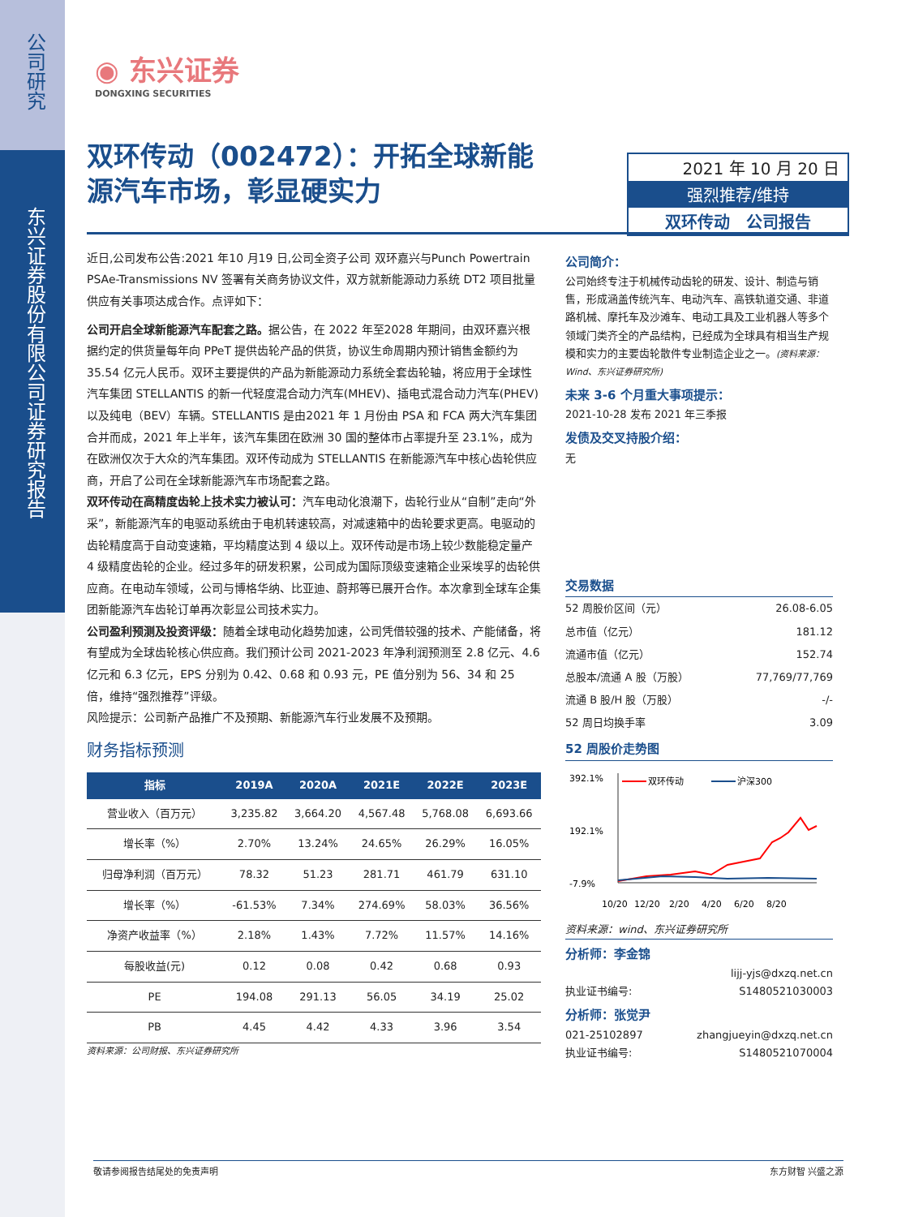公司研究
东兴证券股份有限公司证券研究报告
◉ 东兴证券
DONGXING SECURITIES
双环传动（002472）：开拓全球新能源汽车市场，彰显硬实力
2021 年 10 月 20 日
强烈推荐/维持
双环传动 公司报告
近日,公司发布公告:2021 年10 月19 日,公司全资子公司 双环嘉兴与Punch Powertrain PSAe-Transmissions NV 签署有关商务协议文件，双方就新能源动力系统 DT2 项目批量供应有关事项达成合作。点评如下：
公司开启全球新能源汽车配套之路。据公告，在 2022 年至2028 年期间，由双环嘉兴根据约定的供货量每年向 PPeT 提供齿轮产品的供货，协议生命周期内预计销售金额约为 35.54 亿元人民币。双环主要提供的产品为新能源动力系统全套齿轮轴，将应用于全球性汽车集团 STELLANTIS 的新一代轻度混合动力汽车(MHEV)、插电式混合动力汽车(PHEV)以及纯电（BEV）车辆。STELLANTIS 是由2021 年 1 月份由 PSA 和 FCA 两大汽车集团合并而成，2021 年上半年，该汽车集团在欧洲 30 国的整体市占率提升至 23.1%，成为在欧洲仅次于大众的汽车集团。双环传动成为 STELLANTIS 在新能源汽车中核心齿轮供应商，开启了公司在全球新能源汽车市场配套之路。
双环传动在高精度齿轮上技术实力被认可：汽车电动化浪潮下，齿轮行业从“自制”走向“外采”，新能源汽车的电驱动系统由于电机转速较高，对减速箱中的齿轮要求更高。电驱动的齿轮精度高于自动变速箱，平均精度达到 4 级以上。双环传动是市场上较少数能稳定量产 4 级精度齿轮的企业。经过多年的研发积累，公司成为国际顶级变速箱企业采埃孚的齿轮供应商。在电动车领域，公司与博格华纳、比亚迪、蔚邦等已展开合作。本次拿到全球车企集团新能源汽车齿轮订单再次彰显公司技术实力。
公司盈利预测及投资评级：随着全球电动化趋势加速，公司凭借较强的技术、产能储备，将有望成为全球齿轮核心供应商。我们预计公司 2021-2023 年净利润预测至 2.8 亿元、4.6 亿元和 6.3 亿元，EPS 分别为 0.42、0.68 和 0.93 元，PE 值分别为 56、34 和 25 倍，维持“强烈推荐”评级。
风险提示：公司新产品推广不及预期、新能源汽车行业发展不及预期。
财务指标预测
| 指标 | 2019A | 2020A | 2021E | 2022E | 2023E |
| --- | --- | --- | --- | --- | --- |
| 营业收入（百万元） | 3,235.82 | 3,664.20 | 4,567.48 | 5,768.08 | 6,693.66 |
| 增长率（%） | 2.70% | 13.24% | 24.65% | 26.29% | 16.05% |
| 归母净利润（百万元） | 78.32 | 51.23 | 281.71 | 461.79 | 631.10 |
| 增长率（%） | -61.53% | 7.34% | 274.69% | 58.03% | 36.56% |
| 净资产收益率（%） | 2.18% | 1.43% | 7.72% | 11.57% | 14.16% |
| 每股收益(元) | 0.12 | 0.08 | 0.42 | 0.68 | 0.93 |
| PE | 194.08 | 291.13 | 56.05 | 34.19 | 25.02 |
| PB | 4.45 | 4.42 | 4.33 | 3.96 | 3.54 |
资料来源：公司财报、东兴证券研究所
公司简介：
公司始终专注于机械传动齿轮的研发、设计、制造与销售，形成涵盖传统汽车、电动汽车、高铁轨道交通、非道路机械、摩托车及沙滩车、电动工具及工业机器人等多个领域门类齐全的产品结构，已经成为全球具有相当生产规模和实力的主要齿轮散件专业制造企业之一。(资料来源：Wind、东兴证券研究所)
未来 3-6 个月重大事项提示：
2021-10-28 发布 2021 年三季报
发债及交叉持股介绍：
无
交易数据
| 52 周股价区间（元） | 26.08-6.05 |
| 总市值（亿元） | 181.12 |
| 流通市值（亿元） | 152.74 |
| 总股本/流通 A 股（万股） | 77,769/77,769 |
| 流通 B 股/H 股（万股） | -/- |
| 52 周日均换手率 | 3.09 |
52 周股价走势图
392.1%
192.1%
-7.9%
双环传动
沪深300
10/20
12/20
2/20
4/20
6/20
8/20
资料来源：wind、东兴证券研究所
分析师：李金锦
lijj-yjs@dxzq.net.cn
执业证书编号: S1480521030003
分析师：张觉尹
021-25102897 zhangjueyin@dxzq.net.cn
执业证书编号: S1480521070004
敬请参阅报告结尾处的免责声明 东方财智 兴盛之源